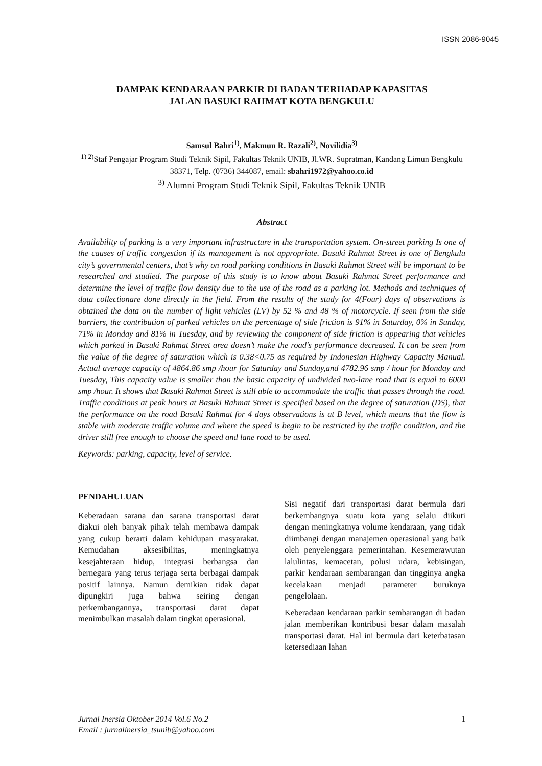ISSN 2086-9045
DAMPAK KENDARAAN PARKIR DI BADAN TERHADAP KAPASITAS
JALAN BASUKI RAHMAT KOTA BENGKULU
Samsul Bahri<sup>1)</sup>, Makmun R. Razali<sup>2)</sup>, Novilidia<sup>3)</sup>
<sup>1) 2)</sup>Staf Pengajar Program Studi Teknik Sipil, Fakultas Teknik UNIB, Jl.WR. Supratman, Kandang Limun Bengkulu 38371, Telp. (0736) 344087, email: sbahri1972@yahoo.co.id
<sup>3)</sup> Alumni Program Studi Teknik Sipil, Fakultas Teknik UNIB
Abstract
Availability of parking is a very important infrastructure in the transportation system. On-street parking Is one of the causes of traffic congestion if its management is not appropriate. Basuki Rahmat Street is one of Bengkulu city’s governmental centers, that’s why on road parking conditions in Basuki Rahmat Street will be important to be researched and studied. The purpose of this study is to know about Basuki Rahmat Street performance and determine the level of traffic flow density due to the use of the road as a parking lot. Methods and techniques of data collectionare done directly in the field. From the results of the study for 4(Four) days of observations is obtained the data on the number of light vehicles (LV) by 52 % and 48 % of motorcycle. If seen from the side barriers, the contribution of parked vehicles on the percentage of side friction is 91% in Saturday, 0% in Sunday, 71% in Monday and 81% in Tuesday, and by reviewing the component of side friction is appearing that vehicles which parked in Basuki Rahmat Street area doesn’t make the road’s performance decreased. It can be seen from the value of the degree of saturation which is 0.38<0.75 as required by Indonesian Highway Capacity Manual. Actual average capacity of 4864.86 smp /hour for Saturday and Sunday,and 4782.96 smp / hour for Monday and Tuesday, This capacity value is smaller than the basic capacity of undivided two-lane road that is equal to 6000 smp /hour. It shows that Basuki Rahmat Street is still able to accommodate the traffic that passes through the road. Traffic conditions at peak hours at Basuki Rahmat Street is specified based on the degree of saturation (DS), that the performance on the road Basuki Rahmat for 4 days observations is at B level, which means that the flow is stable with moderate traffic volume and where the speed is begin to be restricted by the traffic condition, and the driver still free enough to choose the speed and lane road to be used.
Keywords: parking, capacity, level of service.
PENDAHULUAN
Keberadaan sarana dan sarana transportasi darat diakui oleh banyak pihak telah membawa dampak yang cukup berarti dalam kehidupan masyarakat. Kemudahan aksesibilitas, meningkatnya kesejahteraan hidup, integrasi berbangsa dan bernegara yang terus terjaga serta berbagai dampak positif lainnya. Namun demikian tidak dapat dipungkiri juga bahwa seiring dengan perkembangannya, transportasi darat dapat menimbulkan masalah dalam tingkat operasional.
Sisi negatif dari transportasi darat bermula dari berkembangnya suatu kota yang selalu diikuti dengan meningkatnya volume kendaraan, yang tidak diimbangi dengan manajemen operasional yang baik oleh penyelenggara pemerintahan. Kesemerawutan lalulintas, kemacetan, polusi udara, kebisingan, parkir kendaraan sembarangan dan tingginya angka kecelakaan menjadi parameter buruknya pengelolaan.
Keberadaan kendaraan parkir sembarangan di badan jalan memberikan kontribusi besar dalam masalah transportasi darat. Hal ini bermula dari keterbatasan ketersediaan lahan
Jurnal Inersia Oktober 2014 Vol.6 No.2
Email : jurnalinersia_tsunib@yahoo.com 1